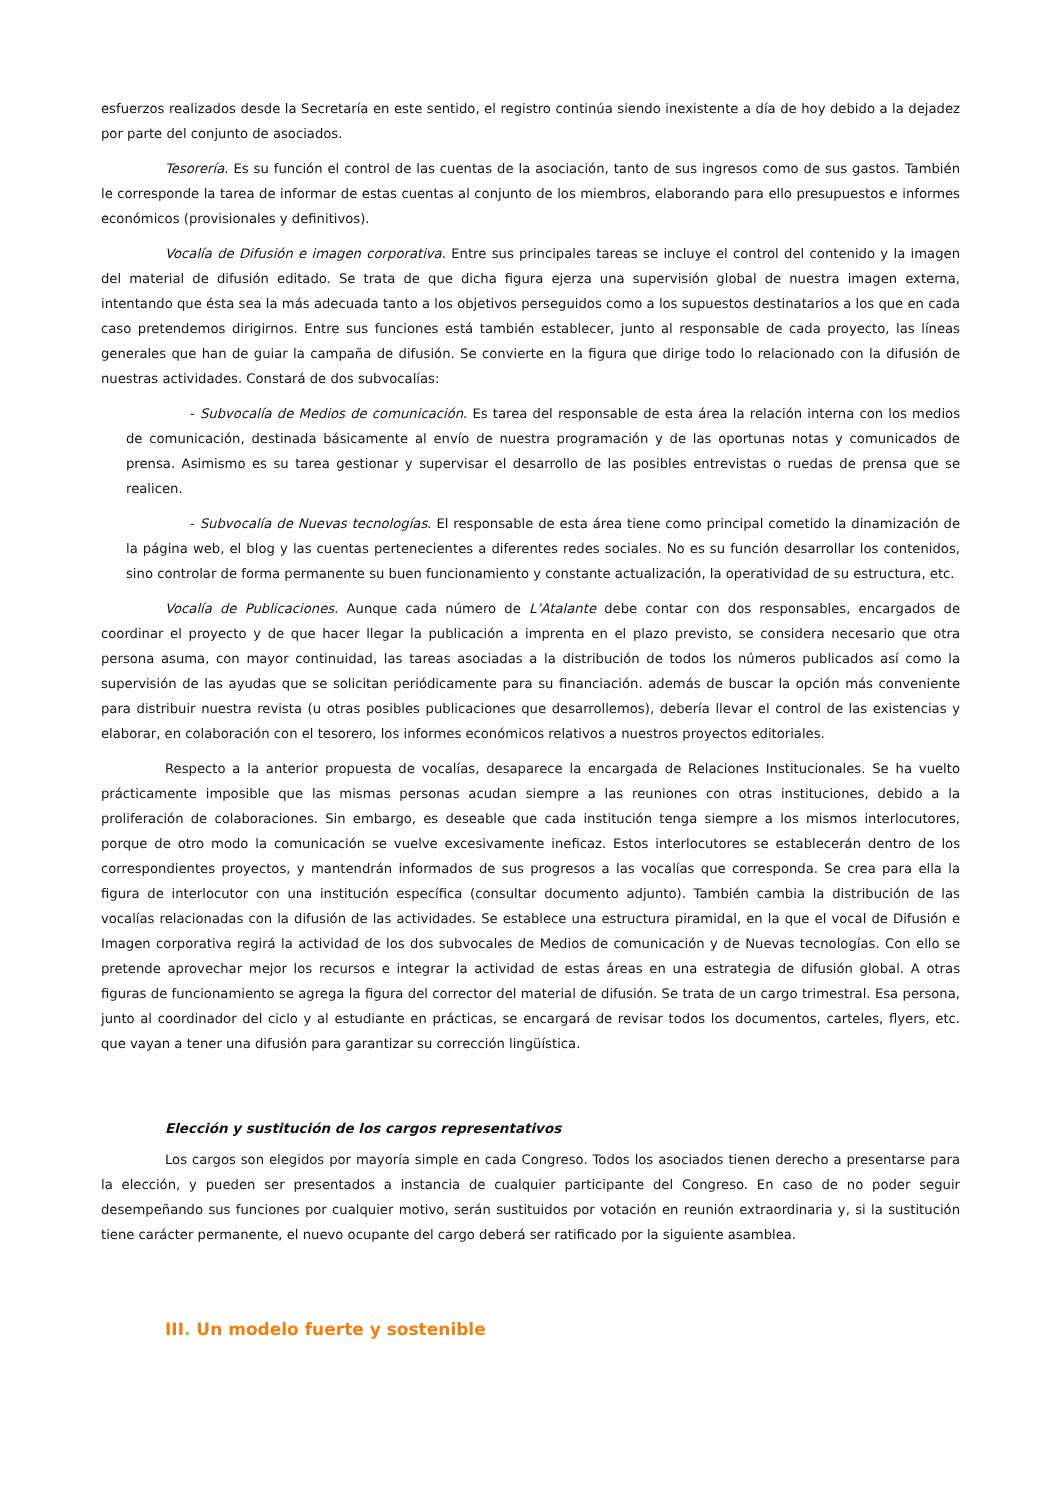esfuerzos realizados desde la Secretaría en este sentido, el registro continúa siendo inexistente a día de hoy debido a la dejadez por parte del conjunto de asociados.
Tesorería. Es su función el control de las cuentas de la asociación, tanto de sus ingresos como de sus gastos. También le corresponde la tarea de informar de estas cuentas al conjunto de los miembros, elaborando para ello presupuestos e informes económicos (provisionales y definitivos).
Vocalía de Difusión e imagen corporativa. Entre sus principales tareas se incluye el control del contenido y la imagen del material de difusión editado. Se trata de que dicha figura ejerza una supervisión global de nuestra imagen externa, intentando que ésta sea la más adecuada tanto a los objetivos perseguidos como a los supuestos destinatarios a los que en cada caso pretendemos dirigirnos. Entre sus funciones está también establecer, junto al responsable de cada proyecto, las líneas generales que han de guiar la campaña de difusión. Se convierte en la figura que dirige todo lo relacionado con la difusión de nuestras actividades. Constará de dos subvocalías:
- Subvocalía de Medios de comunicación. Es tarea del responsable de esta área la relación interna con los medios de comunicación, destinada básicamente al envío de nuestra programación y de las oportunas notas y comunicados de prensa. Asimismo es su tarea gestionar y supervisar el desarrollo de las posibles entrevistas o ruedas de prensa que se realicen.
- Subvocalía de Nuevas tecnologías. El responsable de esta área tiene como principal cometido la dinamización de la página web, el blog y las cuentas pertenecientes a diferentes redes sociales. No es su función desarrollar los contenidos, sino controlar de forma permanente su buen funcionamiento y constante actualización, la operatividad de su estructura, etc.
Vocalía de Publicaciones. Aunque cada número de L’Atalante debe contar con dos responsables, encargados de coordinar el proyecto y de que hacer llegar la publicación a imprenta en el plazo previsto, se considera necesario que otra persona asuma, con mayor continuidad, las tareas asociadas a la distribución de todos los números publicados así como la supervisión de las ayudas que se solicitan periódicamente para su financiación. además de buscar la opción más conveniente para distribuir nuestra revista (u otras posibles publicaciones que desarrollemos), debería llevar el control de las existencias y elaborar, en colaboración con el tesorero, los informes económicos relativos a nuestros proyectos editoriales.
Respecto a la anterior propuesta de vocalías, desaparece la encargada de Relaciones Institucionales. Se ha vuelto prácticamente imposible que las mismas personas acudan siempre a las reuniones con otras instituciones, debido a la proliferación de colaboraciones. Sin embargo, es deseable que cada institución tenga siempre a los mismos interlocutores, porque de otro modo la comunicación se vuelve excesivamente ineficaz. Estos interlocutores se establecerán dentro de los correspondientes proyectos, y mantendrán informados de sus progresos a las vocalías que corresponda. Se crea para ella la figura de interlocutor con una institución específica (consultar documento adjunto). También cambia la distribución de las vocalías relacionadas con la difusión de las actividades. Se establece una estructura piramidal, en la que el vocal de Difusión e Imagen corporativa regirá la actividad de los dos subvocales de Medios de comunicación y de Nuevas tecnologías. Con ello se pretende aprovechar mejor los recursos e integrar la actividad de estas áreas en una estrategia de difusión global. A otras figuras de funcionamiento se agrega la figura del corrector del material de difusión. Se trata de un cargo trimestral. Esa persona, junto al coordinador del ciclo y al estudiante en prácticas, se encargará de revisar todos los documentos, carteles, flyers, etc. que vayan a tener una difusión para garantizar su corrección lingüística.
Elección y sustitución de los cargos representativos
Los cargos son elegidos por mayoría simple en cada Congreso. Todos los asociados tienen derecho a presentarse para la elección, y pueden ser presentados a instancia de cualquier participante del Congreso. En caso de no poder seguir desempeñando sus funciones por cualquier motivo, serán sustituidos por votación en reunión extraordinaria y, si la sustitución tiene carácter permanente, el nuevo ocupante del cargo deberá ser ratificado por la siguiente asamblea.
III. Un modelo fuerte y sostenible